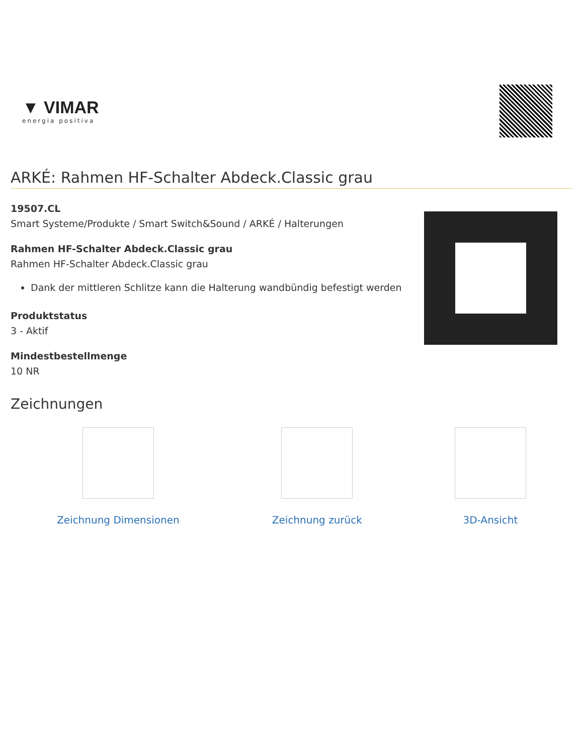▼ VIMAR
energia positiva
ARKÉ: Rahmen HF-Schalter Abdeck.Classic grau
19507.CL
Smart Systeme/Produkte / Smart Switch&Sound / ARKÉ / Halterungen
Rahmen HF-Schalter Abdeck.Classic grau
Rahmen HF-Schalter Abdeck.Classic grau
Dank der mittleren Schlitze kann die Halterung wandbündig befestigt werden
Produktstatus
3 - Aktif
Mindestbestellmenge
10 NR
Zeichnungen
Zeichnung Dimensionen Zeichnung zurück 3D-Ansicht